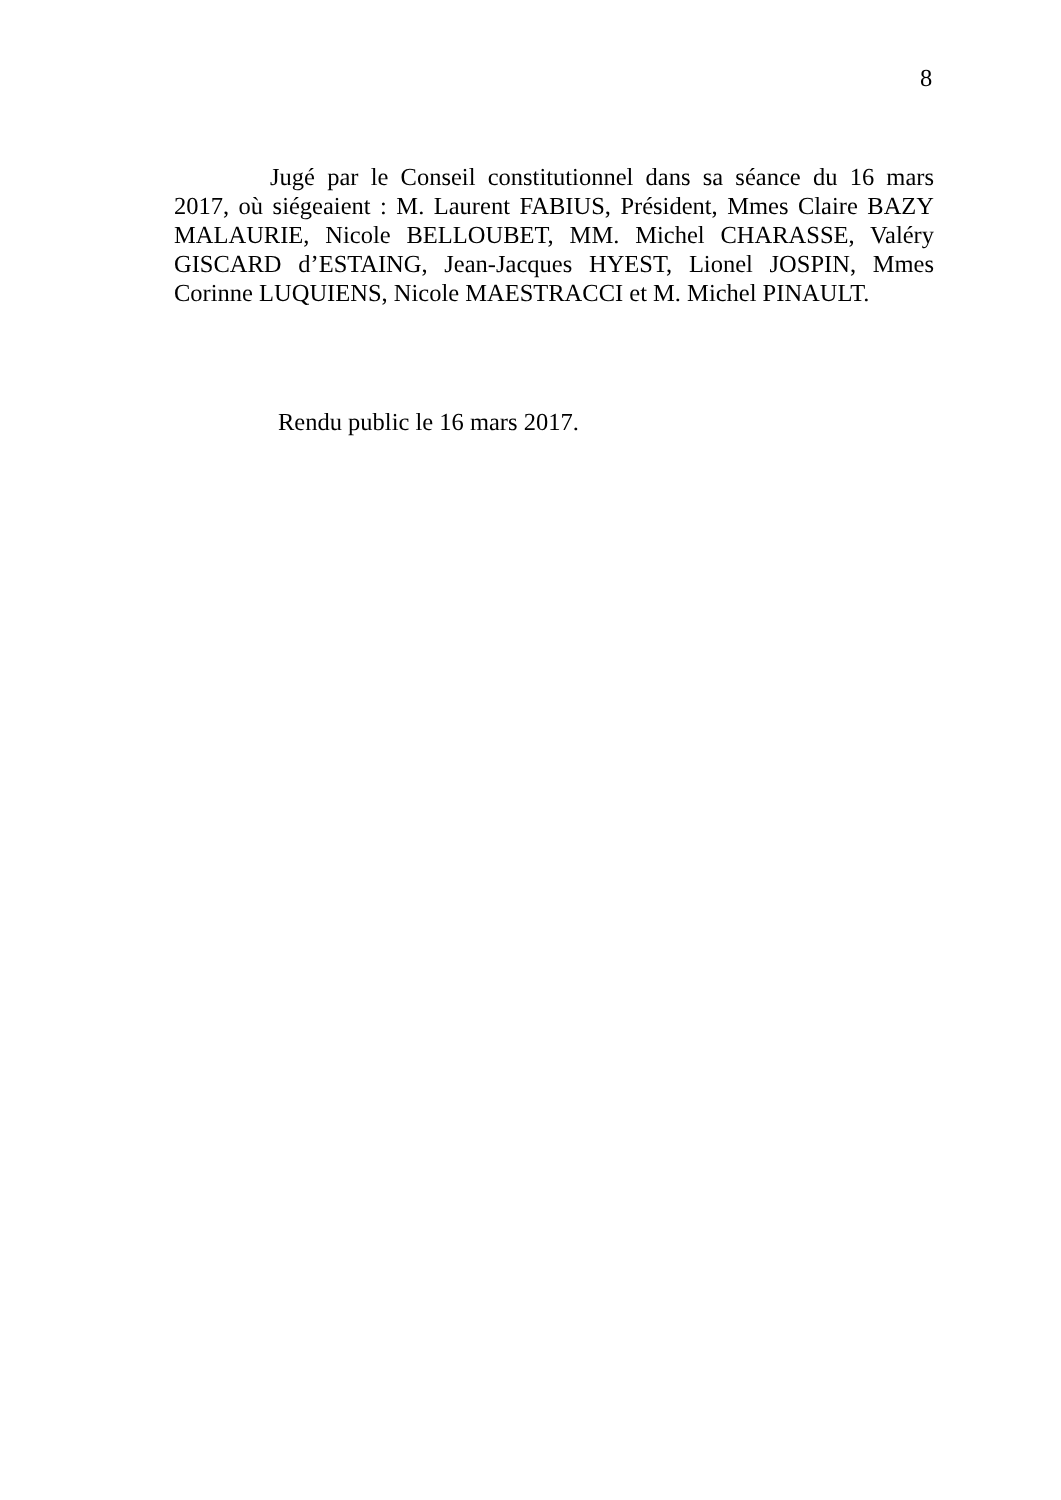8
Jugé par le Conseil constitutionnel dans sa séance du 16 mars 2017, où siégeaient : M. Laurent FABIUS, Président, Mmes Claire BAZY MALAURIE, Nicole BELLOUBET, MM. Michel CHARASSE, Valéry GISCARD d’ESTAING, Jean-Jacques HYEST, Lionel JOSPIN, Mmes Corinne LUQUIENS, Nicole MAESTRACCI et M. Michel PINAULT.
Rendu public le 16 mars 2017.